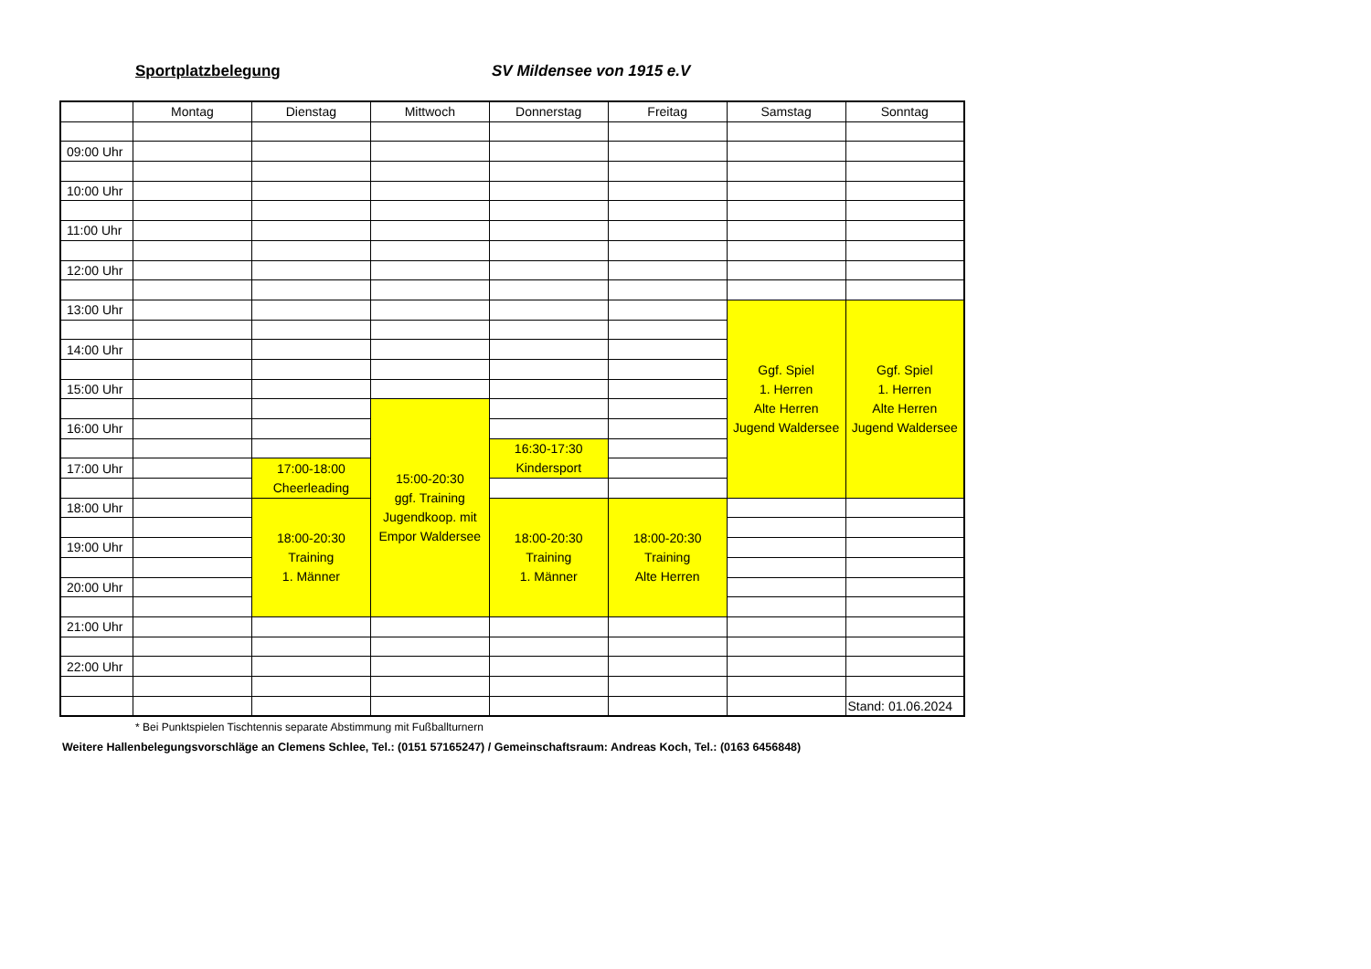Sportplatzbelegung SV Mildensee von 1915 e.V
| | Montag | Dienstag | Mittwoch | Donnerstag | Freitag | Samstag | Sonntag |
| 09:00 Uhr | | | | | | | |
| 10:00 Uhr | | | | | | | |
| 11:00 Uhr | | | | | | | |
| 12:00 Uhr | | | | | | | |
| 13:00 Uhr | | | | | | Ggf. Spiel 1. Herren Alte Herren Jugend Waldersee | Ggf. Spiel 1. Herren Alte Herren Jugend Waldersee |
| 14:00 Uhr | | | | | | | |
| 15:00 Uhr | | | | | | | |
| | | | 15:00-20:30 ggf. Training Jugendkoop. mit Empor Waldersee | | | | |
| 16:00 Uhr | | | | | | | |
| | | | | 16:30-17:30 Kindersport | | | |
| 17:00 Uhr | | 17:00-18:00 Cheerleading | | | | | |
| 18:00 Uhr | | 18:00-20:30 Training 1. Männer | | 18:00-20:30 Training 1. Männer | 18:00-20:30 Training Alte Herren | | |
| 19:00 Uhr | | | | | | | |
| 20:00 Uhr | | | | | | | |
| 21:00 Uhr | | | | | | | |
| 22:00 Uhr | | | | | | | |
| | | | | | | | Stand: 01.06.2024 |
* Bei Punktspielen Tischtennis separate Abstimmung mit Fußballturnern
Weitere Hallenbelegungsvorschläge an Clemens Schlee, Tel.: (0151 57165247) / Gemeinschaftsraum: Andreas Koch, Tel.: (0163 6456848)